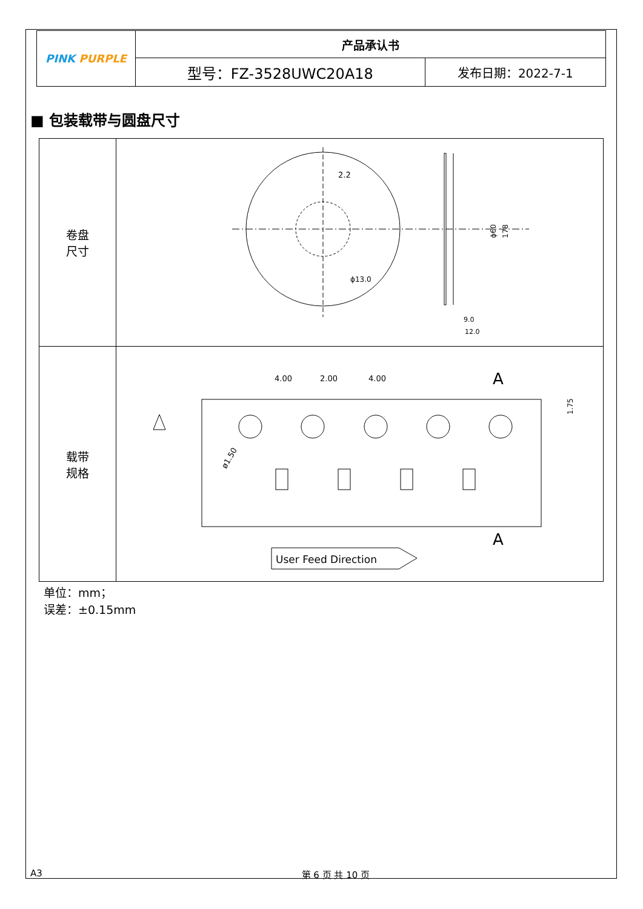| PINK PURPLE | 产品承认书 | |
| | 型号：FZ-3528UWC20A18 | 发布日期：2022-7-1 |
■ 包装载带与圆盘尺寸
| 卷盘 尺寸 | 2.2 ϕ13.0 ϕ60 178 9.0 12.0 |
| 载带 规格 | 4.00 2.00 4.00 A A ø1.50 1.75 User Feed Direction |
单位：mm；
误差：±0.15mm
A3 第 6 页 共 10 页